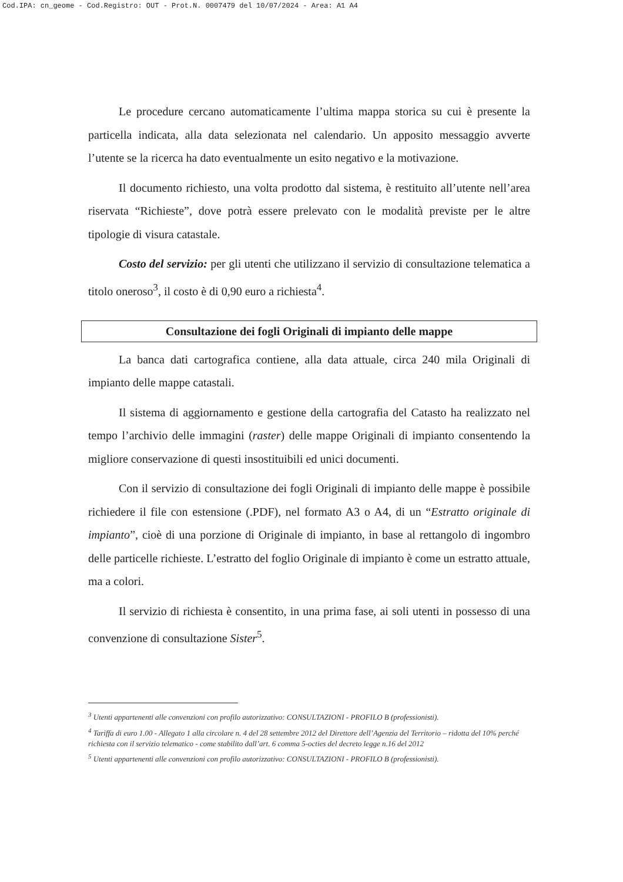Cod.IPA: cn_geome - Cod.Registro: OUT - Prot.N. 0007479 del 10/07/2024 - Area: A1 A4
Le procedure cercano automaticamente l’ultima mappa storica su cui è presente la particella indicata, alla data selezionata nel calendario. Un apposito messaggio avverte l’utente se la ricerca ha dato eventualmente un esito negativo e la motivazione.
Il documento richiesto, una volta prodotto dal sistema, è restituito all’utente nell’area riservata “Richieste”, dove potrà essere prelevato con le modalità previste per le altre tipologie di visura catastale.
Costo del servizio: per gli utenti che utilizzano il servizio di consultazione telematica a titolo oneroso<sup>3</sup>, il costo è di 0,90 euro a richiesta<sup>4</sup>.
Consultazione dei fogli Originali di impianto delle mappe
La banca dati cartografica contiene, alla data attuale, circa 240 mila Originali di impianto delle mappe catastali.
Il sistema di aggiornamento e gestione della cartografia del Catasto ha realizzato nel tempo l’archivio delle immagini (raster) delle mappe Originali di impianto consentendo la migliore conservazione di questi insostituibili ed unici documenti.
Con il servizio di consultazione dei fogli Originali di impianto delle mappe è possibile richiedere il file con estensione (.PDF), nel formato A3 o A4, di un “Estratto originale di impianto”, cioè di una porzione di Originale di impianto, in base al rettangolo di ingombro delle particelle richieste. L’estratto del foglio Originale di impianto è come un estratto attuale, ma a colori.
Il servizio di richiesta è consentito, in una prima fase, ai soli utenti in possesso di una convenzione di consultazione Sister<sup>5</sup>.
<sup>3</sup> Utenti appartenenti alle convenzioni con profilo autorizzativo: CONSULTAZIONI - PROFILO B (professionisti).
<sup>4</sup> Tariffa di euro 1.00 - Allegato 1 alla circolare n. 4 del 28 settembre 2012 del Direttore dell’Agenzia del Territorio – ridotta del 10% perché richiesta con il servizio telematico - come stabilito dall’art. 6 comma 5-octies del decreto legge n.16 del 2012
<sup>5</sup> Utenti appartenenti alle convenzioni con profilo autorizzativo: CONSULTAZIONI - PROFILO B (professionisti).